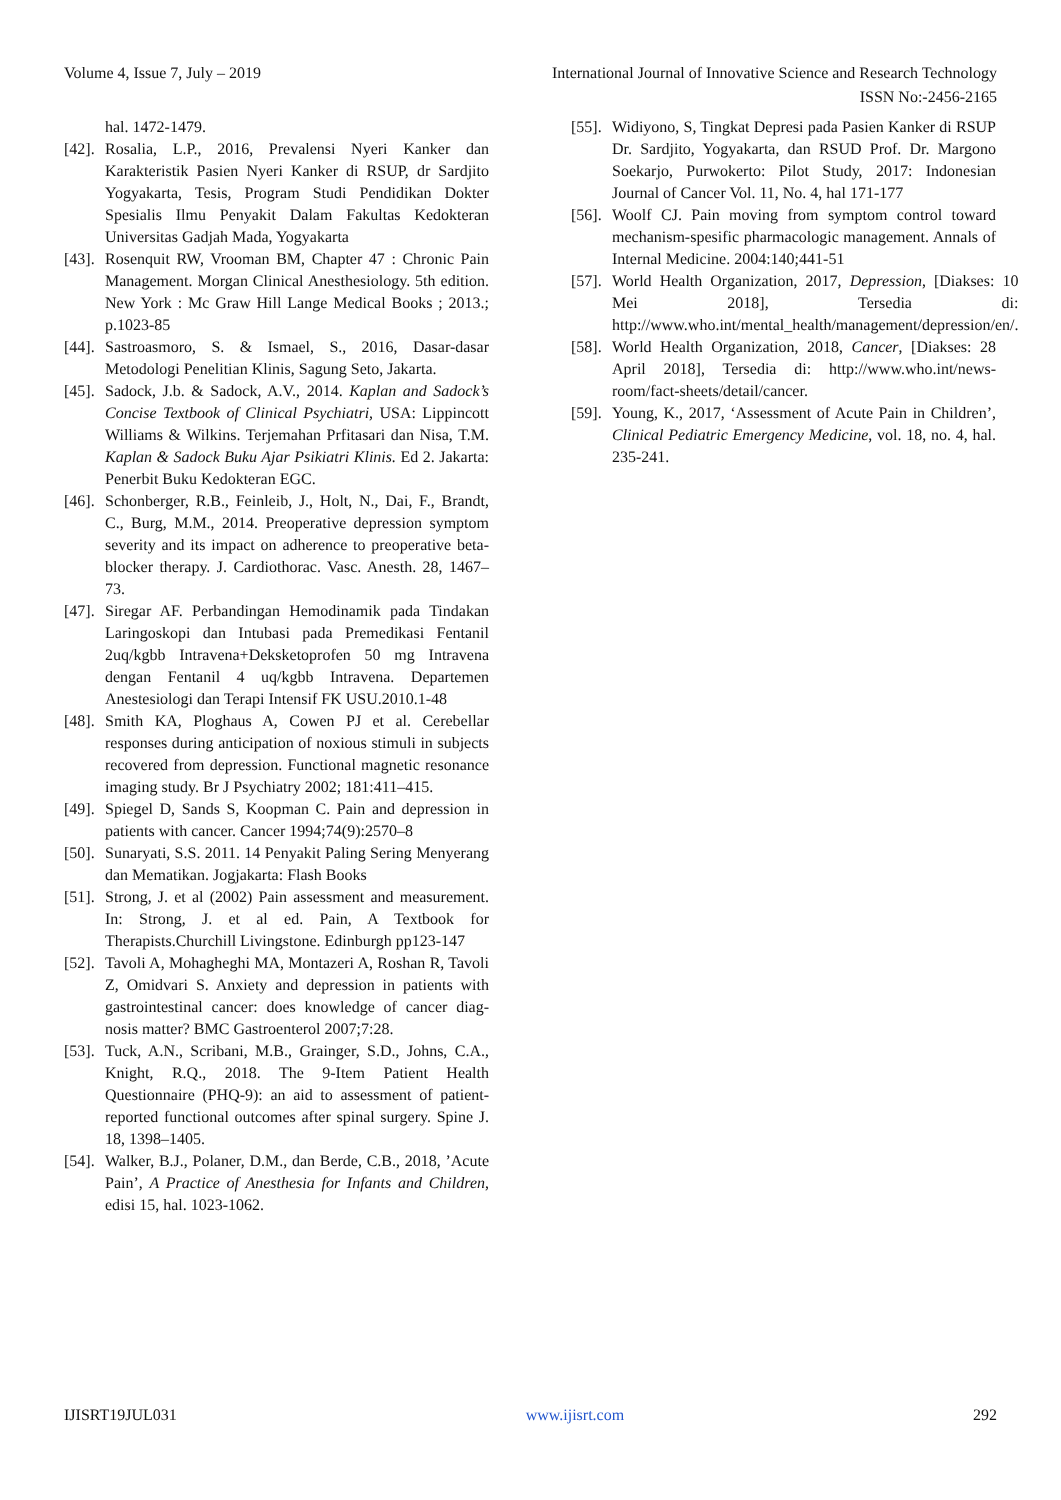Volume 4, Issue 7, July – 2019 International Journal of Innovative Science and Research Technology
ISSN No:-2456-2165
hal. 1472-1479.
[42]. Rosalia, L.P., 2016, Prevalensi Nyeri Kanker dan Karakteristik Pasien Nyeri Kanker di RSUP, dr Sardjito Yogyakarta, Tesis, Program Studi Pendidikan Dokter Spesialis Ilmu Penyakit Dalam Fakultas Kedokteran Universitas Gadjah Mada, Yogyakarta
[43]. Rosenquit RW, Vrooman BM, Chapter 47 : Chronic Pain Management. Morgan Clinical Anesthesiology. 5th edition. New York : Mc Graw Hill Lange Medical Books ; 2013.; p.1023-85
[44]. Sastroasmoro, S. & Ismael, S., 2016, Dasar-dasar Metodologi Penelitian Klinis, Sagung Seto, Jakarta.
[45]. Sadock, J.b. & Sadock, A.V., 2014. Kaplan and Sadock’s Concise Textbook of Clinical Psychiatri, USA: Lippincott Williams & Wilkins. Terjemahan Prfitasari dan Nisa, T.M. Kaplan & Sadock Buku Ajar Psikiatri Klinis. Ed 2. Jakarta: Penerbit Buku Kedokteran EGC.
[46]. Schonberger, R.B., Feinleib, J., Holt, N., Dai, F., Brandt, C., Burg, M.M., 2014. Preoperative depression symptom severity and its impact on adherence to preoperative beta-blocker therapy. J. Cardiothorac. Vasc. Anesth. 28, 1467–73.
[47]. Siregar AF. Perbandingan Hemodinamik pada Tindakan Laringoskopi dan Intubasi pada Premedikasi Fentanil 2uq/kgbb Intravena+Deksketoprofen 50 mg Intravena dengan Fentanil 4 uq/kgbb Intravena. Departemen Anestesiologi dan Terapi Intensif FK USU.2010.1-48
[48]. Smith KA, Ploghaus A, Cowen PJ et al. Cerebellar responses during anticipation of noxious stimuli in subjects recovered from depression. Functional magnetic resonance imaging study. Br J Psychiatry 2002; 181:411–415.
[49]. Spiegel D, Sands S, Koopman C. Pain and depression in patients with cancer. Cancer 1994;74(9):2570–8
[50]. Sunaryati, S.S. 2011. 14 Penyakit Paling Sering Menyerang dan Mematikan. Jogjakarta: Flash Books
[51]. Strong, J. et al (2002) Pain assessment and measurement. In: Strong, J. et al ed. Pain, A Textbook for Therapists.Churchill Livingstone. Edinburgh pp123-147
[52]. Tavoli A, Mohagheghi MA, Montazeri A, Roshan R, Tavoli Z, Omidvari S. Anxiety and depression in patients with gastrointestinal cancer: does knowledge of cancer diag-nosis matter? BMC Gastroenterol 2007;7:28.
[53]. Tuck, A.N., Scribani, M.B., Grainger, S.D., Johns, C.A., Knight, R.Q., 2018. The 9-Item Patient Health Questionnaire (PHQ-9): an aid to assessment of patient-reported functional outcomes after spinal surgery. Spine J. 18, 1398–1405.
[54]. Walker, B.J., Polaner, D.M., dan Berde, C.B., 2018, ’Acute Pain’, A Practice of Anesthesia for Infants and Children, edisi 15, hal. 1023-1062.
[55]. Widiyono, S, Tingkat Depresi pada Pasien Kanker di RSUP Dr. Sardjito, Yogyakarta, dan RSUD Prof. Dr. Margono Soekarjo, Purwokerto: Pilot Study, 2017: Indonesian Journal of Cancer Vol. 11, No. 4, hal 171-177
[56]. Woolf CJ. Pain moving from symptom control toward mechanism-spesific pharmacologic management. Annals of Internal Medicine. 2004:140;441-51
[57]. World Health Organization, 2017, Depression, [Diakses: 10 Mei 2018], Tersedia di: http://www.who.int/mental_health/management/depression/en/.
[58]. World Health Organization, 2018, Cancer, [Diakses: 28 April 2018], Tersedia di: http://www.who.int/news-room/fact-sheets/detail/cancer.
[59]. Young, K., 2017, ‘Assessment of Acute Pain in Children’, Clinical Pediatric Emergency Medicine, vol. 18, no. 4, hal. 235-241.
IJISRT19JUL031 www.ijisrt.com 292